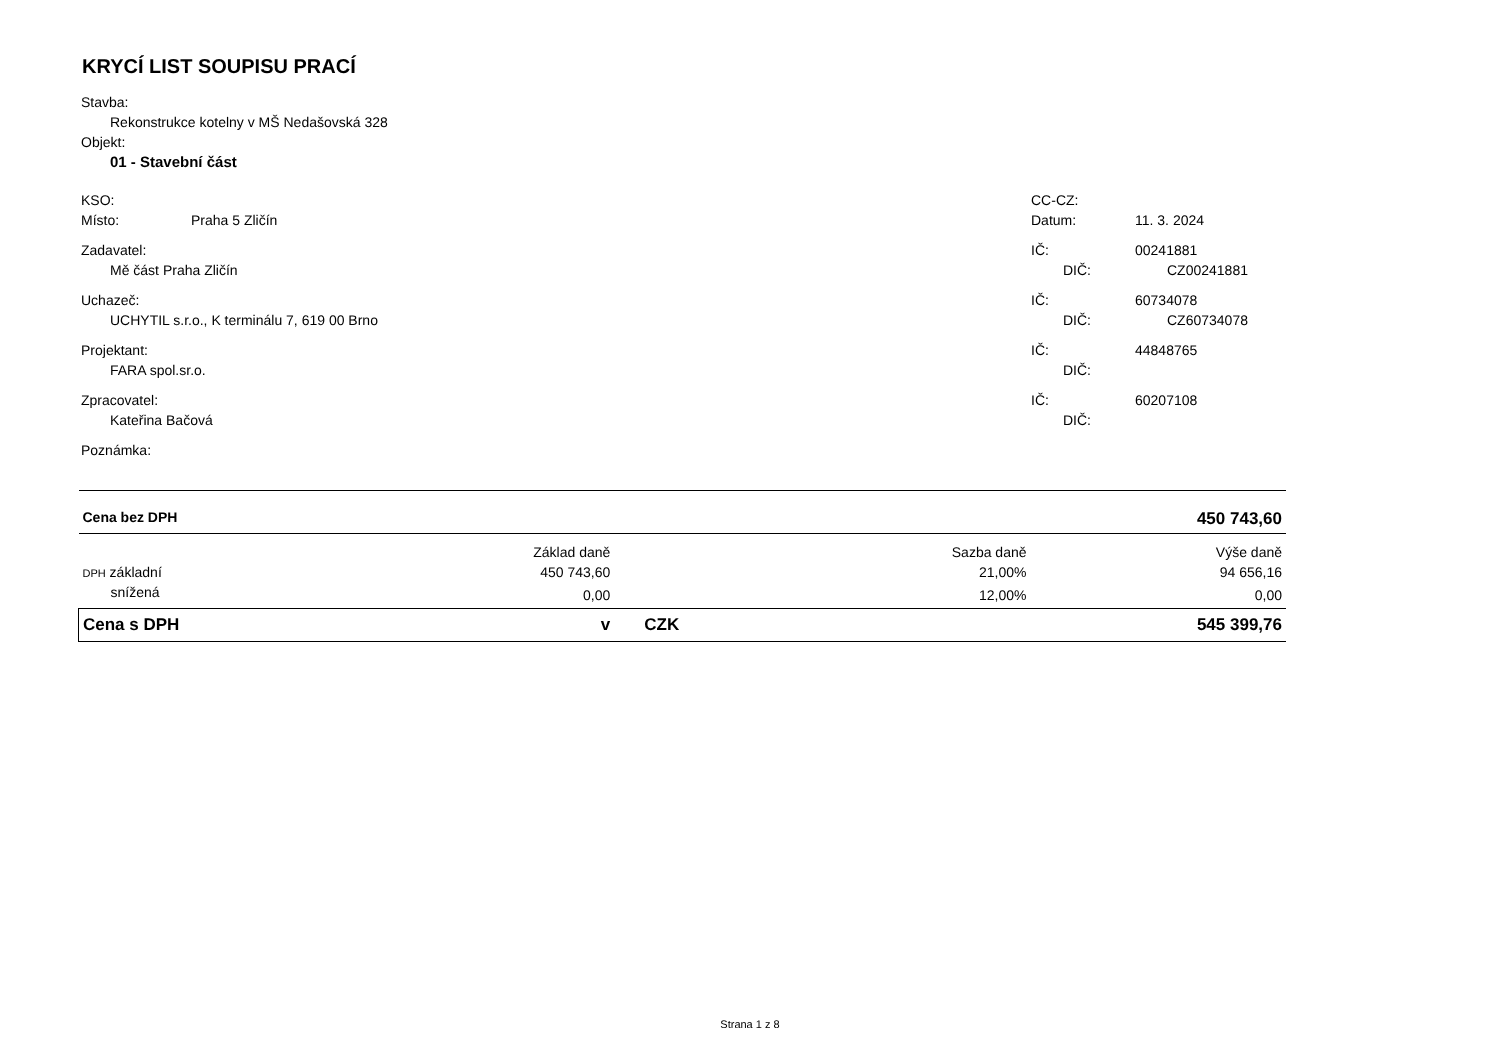KRYCÍ LIST SOUPISU PRACÍ
Stavba:
Rekonstrukce kotelny v MŠ Nedašovská 328
Objekt:
01 - Stavební část
KSO: CC-CZ:
Místo: Praha 5 Zličín Datum: 11. 3. 2024
Zadavatel: IČ: 00241881
Mě část Praha Zličín DIČ: CZ00241881
Uchazeč: IČ: 60734078
UCHYTIL s.r.o., K terminálu 7, 619 00 Brno DIČ: CZ60734078
Projektant: IČ: 44848765
FARA spol.sr.o. DIČ:
Zpracovatel: IČ: 60207108
Kateřina Bačová DIČ:
Poznámka:
| Cena bez DPH | | | | 450 743,60 |
| | Základ daně | | Sazba daně | Výše daně |
| DPH základní | 450 743,60 | | 21,00% | 94 656,16 |
| snížená | 0,00 | | 12,00% | 0,00 |
| Cena s DPH | v | CZK | | 545 399,76 |
Strana 1 z 8